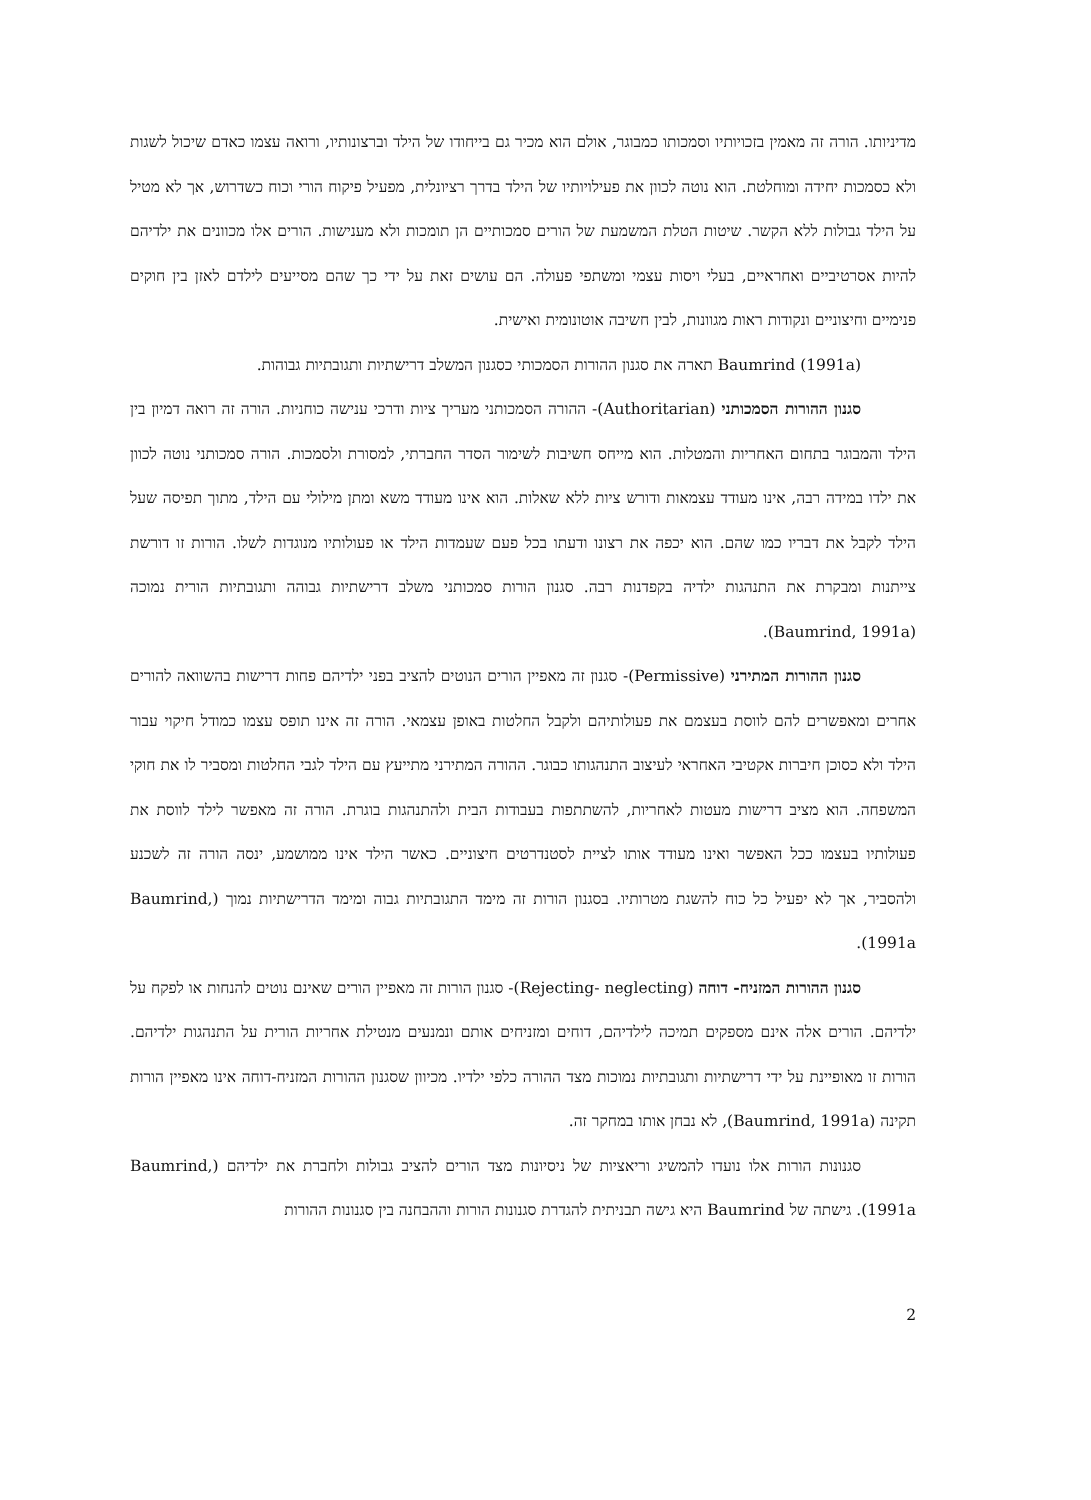מדיניותו. הורה זה מאמין בזכויותיו וסמכותו כמבוגר, אולם הוא מכיר גם בייחודו של הילד וברצונותיו, ורואה עצמו כאדם שיכול לשגות ולא כסמכות יחידה ומוחלטת. הוא נוטה לכוון את פעילויותיו של הילד בדרך רציונלית, מפעיל פיקוח הורי וכוח כשדרוש, אך לא מטיל על הילד גבולות ללא הקשר. שיטות הטלת המשמעת של הורים סמכותיים הן תומכות ולא מענישות. הורים אלו מכוונים את ילדיהם להיות אסרטיביים ואחראיים, בעלי ויסות עצמי ומשתפי פעולה. הם עושים זאת על ידי כך שהם מסייעים לילדם לאזן בין חוקים פנימיים וחיצוניים ונקודות ראות מגוונות, לבין חשיבה אוטונומית ואישית.
Baumrind (1991a) תארה את סגנון ההורות הסמכותי כסגנון המשלב דרישתיות ותגובתיות גבוהות.
סגנון ההורות הסמכותני (Authoritarian)- ההורה הסמכותני מעריך ציות ודרכי ענישה כוחניות. הורה זה רואה דמיון בין הילד והמבוגר בתחום האחריות והמטלות. הוא מייחס חשיבות לשימור הסדר החברתי, למסורת ולסמכות. הורה סמכותני נוטה לכוון את ילדו במידה רבה, אינו מעודד עצמאות ודורש ציות ללא שאלות. הוא אינו מעודד משא ומתן מילולי עם הילד, מתוך תפיסה שעל הילד לקבל את דבריו כמו שהם. הוא יכפה את רצונו ודעתו בכל פעם שעמדות הילד או פעולותיו מנוגדות לשלו. הורות זו דורשת צייתנות ומבקרת את התנהגות ילדיה בקפדנות רבה. סגנון הורות סמכותני משלב דרישתיות גבוהה ותגובתיות הורית נמוכה (Baumrind, 1991a).
סגנון ההורות המתירני (Permissive)- סגנון זה מאפיין הורים הנוטים להציב בפני ילדיהם פחות דרישות בהשוואה להורים אחרים ומאפשרים להם לווסת בעצמם את פעולותיהם ולקבל החלטות באופן עצמאי. הורה זה אינו תופס עצמו כמודל חיקוי עבור הילד ולא כסוכן חיברות אקטיבי האחראי לעיצוב התנהגותו כבוגר. ההורה המתירני מתייעץ עם הילד לגבי החלטות ומסביר לו את חוקי המשפחה. הוא מציב דרישות מעטות לאחריות, להשתתפות בעבודות הבית ולהתנהגות בוגרת. הורה זה מאפשר לילד לווסת את פעולותיו בעצמו ככל האפשר ואינו מעודד אותו לציית לסטנדרטים חיצוניים. כאשר הילד אינו ממושמע, ינסה הורה זה לשכנע ולהסביר, אך לא יפעיל כל כוח להשגת מטרותיו. בסגנון הורות זה מימד התגובתיות גבוה ומימד הדרישתיות נמוך (Baumrind, 1991a).
סגנון ההורות המזניח- דוחה (Rejecting- neglecting)- סגנון הורות זה מאפיין הורים שאינם נוטים להנחות או לפקח על ילדיהם. הורים אלה אינם מספקים תמיכה לילדיהם, דוחים ומזניחים אותם ונמנעים מנטילת אחריות הורית על התנהגות ילדיהם. הורות זו מאופיינת על ידי דרישתיות ותגובתיות נמוכות מצד ההורה כלפי ילדיו. מכיוון שסגנון ההורות המזניח-דוחה אינו מאפיין הורות תקינה (Baumrind, 1991a), לא נבחן אותו במחקר זה.
סגנונות הורות אלו נועדו להמשיג וריאציות של ניסיונות מצד הורים להציב גבולות ולחברת את ילדיהם (Baumrind, 1991a). גישתה של Baumrind היא גישה תבניתית להגדרת סגנונות הורות וההבחנה בין סגנונות ההורות
2